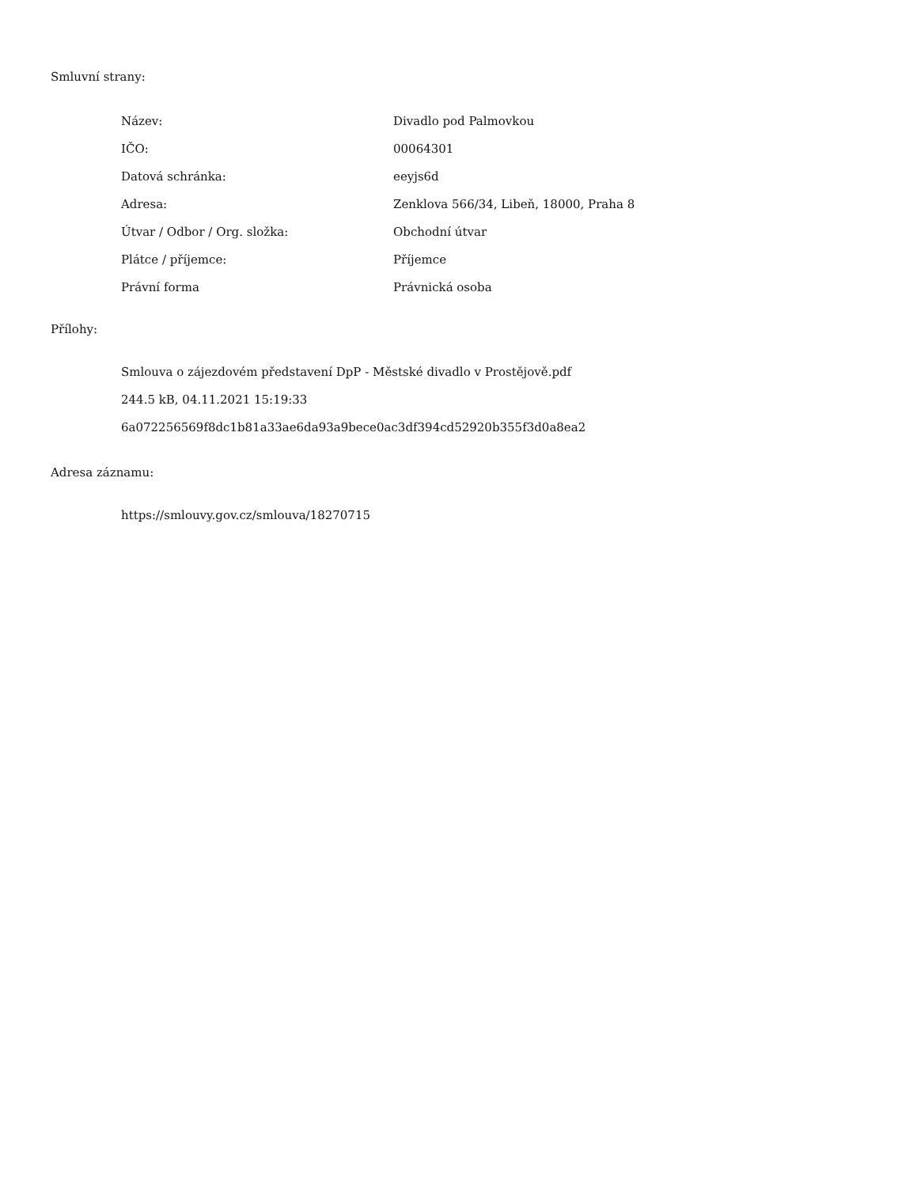Smluvní strany:
| Název: | Divadlo pod Palmovkou |
| IČO: | 00064301 |
| Datová schránka: | eeyjs6d |
| Adresa: | Zenklova 566/34, Libeň, 18000, Praha 8 |
| Útvar / Odbor / Org. složka: | Obchodní útvar |
| Plátce / příjemce: | Příjemce |
| Právní forma | Právnická osoba |
Přílohy:
Smlouva o zájezdovém představení DpP - Městské divadlo v Prostějově.pdf
244.5 kB, 04.11.2021 15:19:33
6a072256569f8dc1b81a33ae6da93a9bece0ac3df394cd52920b355f3d0a8ea2
Adresa záznamu:
https://smlouvy.gov.cz/smlouva/18270715